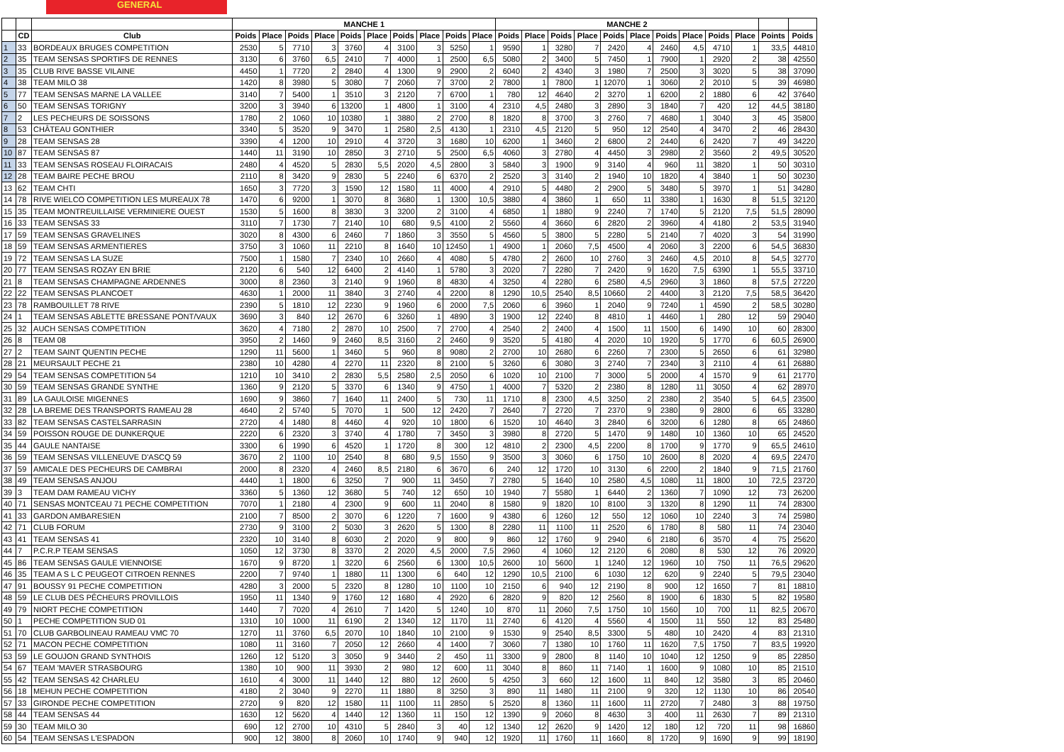GENERAL
| | | | MANCHE 1 | | | | | | | | | | MANCHE 2 | | | | | | | | | | | |
| --- | --- | --- | --- | --- | --- | --- | --- | --- | --- | --- | --- | --- | --- | --- | --- | --- | --- | --- | --- | --- | --- | --- | --- | --- |
| | CD | Club | Poids | Place | Poids | Place | Poids | Place | Poids | Place | Poids | Place | Poids | Place | Poids | Place | Poids | Place | Poids | Place | Poids | Place | Points | Poids |
| 1 | 33 | BORDEAUX BRUGES COMPETITION | 2530 | 5 | 7710 | 3 | 3760 | 4 | 3100 | 3 | 5250 | 1 | 9590 | 1 | 3280 | 7 | 2420 | 4 | 2460 | 4,5 | 4710 | 1 | 33,5 | 44810 |
| 2 | 35 | TEAM SENSAS SPORTIFS DE RENNES | 3130 | 6 | 3760 | 6,5 | 2410 | 7 | 4000 | 1 | 2500 | 6,5 | 5080 | 2 | 3400 | 5 | 7450 | 1 | 7900 | 1 | 2920 | 2 | 38 | 42550 |
| 3 | 35 | CLUB RIVE BASSE VILAINE | 4450 | 1 | 7720 | 2 | 2840 | 4 | 1300 | 9 | 2900 | 2 | 6040 | 2 | 4340 | 3 | 1980 | 7 | 2500 | 3 | 3020 | 5 | 38 | 37090 |
| 4 | 38 | TEAM MILO 38 | 1420 | 8 | 3980 | 5 | 3080 | 7 | 2060 | 7 | 3700 | 2 | 7800 | 1 | 7800 | 1 | 12070 | 1 | 3060 | 2 | 2010 | 5 | 39 | 46980 |
| 5 | 77 | TEAM SENSAS MARNE LA VALLEE | 3140 | 7 | 5400 | 1 | 3510 | 3 | 2120 | 7 | 6700 | 1 | 780 | 12 | 4640 | 2 | 3270 | 1 | 6200 | 2 | 1880 | 6 | 42 | 37640 |
| 6 | 50 | TEAM SENSAS TORIGNY | 3200 | 3 | 3940 | 6 | 13200 | 1 | 4800 | 1 | 3100 | 4 | 2310 | 4,5 | 2480 | 3 | 2890 | 3 | 1840 | 7 | 420 | 12 | 44,5 | 38180 |
| 7 | 2 | LES PECHEURS DE SOISSONS | 1780 | 2 | 1060 | 10 | 10380 | 1 | 3880 | 2 | 2700 | 8 | 1820 | 8 | 3700 | 3 | 2760 | 7 | 4680 | 1 | 3040 | 3 | 45 | 35800 |
| 8 | 53 | CHÂTEAU GONTHIER | 3340 | 5 | 3520 | 9 | 3470 | 1 | 2580 | 2,5 | 4130 | 1 | 2310 | 4,5 | 2120 | 5 | 950 | 12 | 2540 | 4 | 3470 | 2 | 46 | 28430 |
| 9 | 28 | TEAM SENSAS 28 | 3390 | 4 | 1200 | 10 | 2910 | 4 | 3720 | 3 | 1680 | 10 | 6200 | 1 | 3460 | 2 | 6800 | 2 | 2440 | 6 | 2420 | 7 | 49 | 34220 |
| 10 | 87 | TEAM SENSAS 87 | 1440 | 11 | 3190 | 10 | 2850 | 3 | 2710 | 5 | 2500 | 6,5 | 4060 | 3 | 2780 | 4 | 4450 | 3 | 2980 | 2 | 3560 | 2 | 49,5 | 30520 |
| 11 | 33 | TEAM SENSAS ROSEAU FLOIRACAIS | 2480 | 4 | 4520 | 5 | 2830 | 5,5 | 2020 | 4,5 | 2800 | 3 | 5840 | 3 | 1900 | 9 | 3140 | 4 | 960 | 11 | 3820 | 1 | 50 | 30310 |
| 12 | 28 | TEAM BAIRE PECHE BROU | 2110 | 8 | 3420 | 9 | 2830 | 5 | 2240 | 6 | 6370 | 2 | 2520 | 3 | 3140 | 2 | 1940 | 10 | 1820 | 4 | 3840 | 1 | 50 | 30230 |
| 13 | 62 | TEAM CHTI | 1650 | 3 | 7720 | 3 | 1590 | 12 | 1580 | 11 | 4000 | 4 | 2910 | 5 | 4480 | 2 | 2900 | 5 | 3480 | 5 | 3970 | 1 | 51 | 34280 |
| 14 | 78 | RIVE WIELCO COMPETITION LES MUREAUX 78 | 1470 | 6 | 9200 | 1 | 3070 | 8 | 3680 | 1 | 1300 | 10,5 | 3880 | 4 | 3860 | 1 | 650 | 11 | 3380 | 1 | 1630 | 8 | 51,5 | 32120 |
| 15 | 35 | TEAM MONTREUILLAISE VERMINIERE OUEST | 1530 | 5 | 1600 | 8 | 3830 | 3 | 3200 | 2 | 3100 | 4 | 6850 | 1 | 1880 | 9 | 2240 | 7 | 1740 | 5 | 2120 | 7,5 | 51,5 | 28090 |
| 16 | 33 | TEAM SENSAS 33 | 3110 | 7 | 1730 | 7 | 2140 | 10 | 680 | 9,5 | 4100 | 2 | 5560 | 4 | 3660 | 6 | 2820 | 2 | 3960 | 4 | 4180 | 2 | 53,5 | 31940 |
| 17 | 59 | TEAM SENSAS GRAVELINES | 3020 | 8 | 4300 | 6 | 2460 | 7 | 1860 | 3 | 3550 | 5 | 4560 | 5 | 3800 | 5 | 2280 | 5 | 2140 | 7 | 4020 | 3 | 54 | 31990 |
| 18 | 59 | TEAM SENSAS ARMENTIERES | 3750 | 3 | 1060 | 11 | 2210 | 8 | 1640 | 10 | 12450 | 1 | 4900 | 1 | 2060 | 7,5 | 4500 | 4 | 2060 | 3 | 2200 | 6 | 54,5 | 36830 |
| 19 | 72 | TEAM SENSAS LA SUZE | 7500 | 1 | 1580 | 7 | 2340 | 10 | 2660 | 4 | 4080 | 5 | 4780 | 2 | 2600 | 10 | 2760 | 3 | 2460 | 4,5 | 2010 | 8 | 54,5 | 32770 |
| 20 | 77 | TEAM SENSAS ROZAY EN BRIE | 2120 | 6 | 540 | 12 | 6400 | 2 | 4140 | 1 | 5780 | 3 | 2020 | 7 | 2280 | 7 | 2420 | 9 | 1620 | 7,5 | 6390 | 1 | 55,5 | 33710 |
| 21 | 8 | TEAM SENSAS CHAMPAGNE ARDENNES | 3000 | 8 | 2360 | 3 | 2140 | 9 | 1960 | 8 | 4830 | 4 | 3250 | 4 | 2280 | 6 | 2580 | 4,5 | 2960 | 3 | 1860 | 8 | 57,5 | 27220 |
| 22 | 22 | TEAM SENSAS PLANCOET | 4630 | 1 | 2000 | 11 | 3840 | 3 | 2740 | 4 | 2200 | 8 | 1290 | 10,5 | 2540 | 8,5 | 10660 | 2 | 4400 | 3 | 2120 | 7,5 | 58,5 | 36420 |
| 23 | 78 | RAMBOUILLET 78 RIVE | 2390 | 5 | 1810 | 12 | 2230 | 9 | 1960 | 6 | 2000 | 7,5 | 2060 | 6 | 3960 | 1 | 2040 | 9 | 7240 | 1 | 4590 | 2 | 58,5 | 30280 |
| 24 | 1 | TEAM SENSAS ABLETTE BRESSANE PONT/VAUX | 3690 | 3 | 840 | 12 | 2670 | 6 | 3260 | 1 | 4890 | 3 | 1900 | 12 | 2240 | 8 | 4810 | 1 | 4460 | 1 | 280 | 12 | 59 | 29040 |
| 25 | 32 | AUCH SENSAS COMPETITION | 3620 | 4 | 7180 | 2 | 2870 | 10 | 2500 | 7 | 2700 | 4 | 2540 | 2 | 2400 | 4 | 1500 | 11 | 1500 | 6 | 1490 | 10 | 60 | 28300 |
| 26 | 8 | TEAM 08 | 3950 | 2 | 1460 | 9 | 2460 | 8,5 | 3160 | 2 | 2460 | 9 | 3520 | 5 | 4180 | 4 | 2020 | 10 | 1920 | 5 | 1770 | 6 | 60,5 | 26900 |
| 27 | 2 | TEAM SAINT QUENTIN PECHE | 1290 | 11 | 5600 | 1 | 3460 | 5 | 960 | 8 | 9080 | 2 | 2700 | 10 | 2680 | 6 | 2260 | 7 | 2300 | 5 | 2650 | 6 | 61 | 32980 |
| 28 | 21 | MEURSAULT PECHE 21 | 2380 | 10 | 4280 | 4 | 2270 | 11 | 2320 | 8 | 2100 | 5 | 3260 | 6 | 3080 | 3 | 2740 | 7 | 2340 | 3 | 2110 | 4 | 61 | 26880 |
| 29 | 54 | TEAM SENSAS COMPETITION 54 | 1210 | 10 | 3410 | 2 | 2830 | 5,5 | 2580 | 2,5 | 2050 | 6 | 1020 | 10 | 2100 | 7 | 3000 | 5 | 2000 | 4 | 1570 | 9 | 61 | 21770 |
| 30 | 59 | TEAM SENSAS GRANDE SYNTHE | 1360 | 9 | 2120 | 5 | 3370 | 6 | 1340 | 9 | 4750 | 1 | 4000 | 7 | 5320 | 2 | 2380 | 8 | 1280 | 11 | 3050 | 4 | 62 | 28970 |
| 31 | 89 | LA GAULOISE MIGENNES | 1690 | 9 | 3860 | 7 | 1640 | 11 | 2400 | 5 | 730 | 11 | 1710 | 8 | 2300 | 4,5 | 3250 | 2 | 2380 | 2 | 3540 | 5 | 64,5 | 23500 |
| 32 | 28 | LA BREME DES TRANSPORTS RAMEAU 28 | 4640 | 2 | 5740 | 5 | 7070 | 1 | 500 | 12 | 2420 | 7 | 2640 | 7 | 2720 | 7 | 2370 | 9 | 2380 | 9 | 2800 | 6 | 65 | 33280 |
| 33 | 82 | TEAM SENSAS CASTELSARRASIN | 2720 | 4 | 1480 | 8 | 4460 | 4 | 920 | 10 | 1800 | 6 | 1520 | 10 | 4640 | 3 | 2840 | 6 | 3200 | 6 | 1280 | 8 | 65 | 24860 |
| 34 | 59 | POISSON ROUGE DE DUNKERQUE | 2220 | 6 | 2320 | 3 | 3740 | 4 | 1780 | 7 | 3450 | 3 | 3980 | 8 | 2720 | 5 | 1470 | 9 | 1480 | 10 | 1360 | 10 | 65 | 24520 |
| 35 | 44 | GAULE NANTAISE | 3300 | 6 | 1990 | 6 | 4520 | 1 | 1720 | 8 | 300 | 12 | 4810 | 2 | 2300 | 4,5 | 2200 | 8 | 1700 | 9 | 1770 | 9 | 65,5 | 24610 |
| 36 | 59 | TEAM SENSAS VILLENEUVE D'ASCQ 59 | 3670 | 2 | 1100 | 10 | 2540 | 8 | 680 | 9,5 | 1550 | 9 | 3500 | 3 | 3060 | 6 | 1750 | 10 | 2600 | 8 | 2020 | 4 | 69,5 | 22470 |
| 37 | 59 | AMICALE DES PECHEURS DE CAMBRAI | 2000 | 8 | 2320 | 4 | 2460 | 8,5 | 2180 | 6 | 3670 | 6 | 240 | 12 | 1720 | 10 | 3130 | 6 | 2200 | 2 | 1840 | 9 | 71,5 | 21760 |
| 38 | 49 | TEAM SENSAS ANJOU | 4440 | 1 | 1800 | 6 | 3250 | 7 | 900 | 11 | 3450 | 7 | 2780 | 5 | 1640 | 10 | 2580 | 4,5 | 1080 | 11 | 1800 | 10 | 72,5 | 23720 |
| 39 | 3 | TEAM DAM RAMEAU VICHY | 3360 | 5 | 1360 | 12 | 3680 | 5 | 740 | 12 | 650 | 10 | 1940 | 7 | 5580 | 1 | 6440 | 2 | 1360 | 7 | 1090 | 12 | 73 | 26200 |
| 40 | 71 | SENSAS MONTCEAU 71 PECHE COMPETITION | 7070 | 1 | 2180 | 4 | 2300 | 9 | 600 | 11 | 2040 | 8 | 1580 | 9 | 1820 | 10 | 8100 | 3 | 1320 | 8 | 1290 | 11 | 74 | 28300 |
| 41 | 33 | GARDON AMBARESIEN | 2100 | 7 | 8500 | 2 | 3070 | 6 | 1220 | 7 | 1600 | 9 | 4380 | 6 | 1260 | 12 | 550 | 12 | 1060 | 10 | 2240 | 3 | 74 | 25980 |
| 42 | 71 | CLUB FORUM | 2730 | 9 | 3100 | 2 | 5030 | 3 | 2620 | 5 | 1300 | 8 | 2280 | 11 | 1100 | 11 | 2520 | 6 | 1780 | 8 | 580 | 11 | 74 | 23040 |
| 43 | 41 | TEAM SENSAS 41 | 2320 | 10 | 3140 | 8 | 6030 | 2 | 2020 | 9 | 800 | 9 | 860 | 12 | 1760 | 9 | 2940 | 6 | 2180 | 6 | 3570 | 4 | 75 | 25620 |
| 44 | 7 | P.C.R.P TEAM SENSAS | 1050 | 12 | 3730 | 8 | 3370 | 2 | 2020 | 4,5 | 2000 | 7,5 | 2960 | 4 | 1060 | 12 | 2120 | 6 | 2080 | 8 | 530 | 12 | 76 | 20920 |
| 45 | 86 | TEAM SENSAS GAULE VIENNOISE | 1670 | 9 | 8720 | 1 | 3220 | 6 | 2560 | 6 | 1300 | 10,5 | 2600 | 10 | 5600 | 1 | 1240 | 12 | 1960 | 10 | 750 | 11 | 76,5 | 29620 |
| 46 | 35 | TEAM A S L C PEUGEOT CITROEN RENNES | 2200 | 7 | 9740 | 1 | 1880 | 11 | 1300 | 6 | 640 | 12 | 1290 | 10,5 | 2100 | 6 | 1030 | 12 | 620 | 9 | 2240 | 5 | 79,5 | 23040 |
| 47 | 91 | BOUSSY 91 PECHE COMPETITION | 4280 | 3 | 2000 | 5 | 2320 | 8 | 1280 | 10 | 1100 | 10 | 2150 | 6 | 940 | 12 | 2190 | 8 | 900 | 12 | 1650 | 7 | 81 | 18810 |
| 48 | 59 | LE CLUB DES PÊCHEURS PROVILLOIS | 1950 | 11 | 1340 | 9 | 1760 | 12 | 1680 | 4 | 2920 | 6 | 2820 | 9 | 820 | 12 | 2560 | 8 | 1900 | 6 | 1830 | 5 | 82 | 19580 |
| 49 | 79 | NIORT PECHE COMPETITION | 1440 | 7 | 7020 | 4 | 2610 | 7 | 1420 | 5 | 1240 | 10 | 870 | 11 | 2060 | 7,5 | 1750 | 10 | 1560 | 10 | 700 | 11 | 82,5 | 20670 |
| 50 | 1 | PECHE COMPETITION SUD 01 | 1310 | 10 | 1000 | 11 | 6190 | 2 | 1340 | 12 | 1170 | 11 | 2740 | 6 | 4120 | 4 | 5560 | 4 | 1500 | 11 | 550 | 12 | 83 | 25480 |
| 51 | 70 | CLUB GARBOLINEAU RAMEAU VMC 70 | 1270 | 11 | 3760 | 6,5 | 2070 | 10 | 1840 | 10 | 2100 | 9 | 1530 | 9 | 2540 | 8,5 | 3300 | 5 | 480 | 10 | 2420 | 4 | 83 | 21310 |
| 52 | 71 | MACON PECHE COMPETITION | 1080 | 11 | 3160 | 7 | 2050 | 12 | 2660 | 4 | 1400 | 7 | 3060 | 7 | 1380 | 10 | 1760 | 11 | 1620 | 7,5 | 1750 | 7 | 83,5 | 19920 |
| 53 | 59 | LE GOUJON GRAND SYNTHOIS | 1260 | 12 | 5120 | 3 | 3050 | 9 | 3440 | 2 | 450 | 11 | 3300 | 9 | 2800 | 8 | 1140 | 10 | 1040 | 12 | 1250 | 9 | 85 | 22850 |
| 54 | 67 | TEAM 'MAVER STRASBOURG | 1380 | 10 | 900 | 11 | 3930 | 2 | 980 | 12 | 600 | 11 | 3040 | 8 | 860 | 11 | 7140 | 1 | 1600 | 9 | 1080 | 10 | 85 | 21510 |
| 55 | 42 | TEAM SENSAS 42 CHARLEU | 1610 | 4 | 3000 | 11 | 1440 | 12 | 880 | 12 | 2600 | 5 | 4250 | 3 | 660 | 12 | 1600 | 11 | 840 | 12 | 3580 | 3 | 85 | 20460 |
| 56 | 18 | MEHUN PECHE COMPETITION | 4180 | 2 | 3040 | 9 | 2270 | 11 | 1880 | 8 | 3250 | 3 | 890 | 11 | 1480 | 11 | 2100 | 9 | 320 | 12 | 1130 | 10 | 86 | 20540 |
| 57 | 33 | GIRONDE PECHE COMPETITION | 2720 | 9 | 820 | 12 | 1580 | 11 | 1100 | 11 | 2850 | 5 | 2520 | 8 | 1360 | 11 | 1600 | 11 | 2720 | 7 | 2480 | 3 | 88 | 19750 |
| 58 | 44 | TEAM SENSAS 44 | 1630 | 12 | 5620 | 4 | 1440 | 12 | 1360 | 11 | 150 | 12 | 1390 | 9 | 2060 | 8 | 4630 | 3 | 400 | 11 | 2630 | 7 | 89 | 21310 |
| 59 | 30 | TEAM MILO 30 | 690 | 12 | 2700 | 10 | 4310 | 5 | 2840 | 3 | 40 | 12 | 1340 | 12 | 2620 | 9 | 1420 | 12 | 180 | 12 | 720 | 11 | 98 | 16860 |
| 60 | 54 | TEAM SENSAS L'ESPADON | 900 | 12 | 3800 | 8 | 2060 | 10 | 1740 | 9 | 940 | 12 | 1920 | 11 | 1760 | 11 | 1660 | 8 | 1720 | 9 | 1690 | 9 | 99 | 18190 |